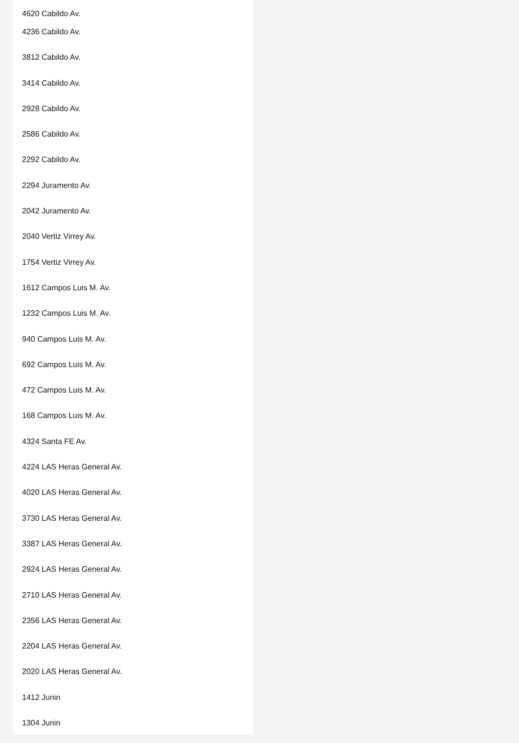4620 Cabildo Av.
4236 Cabildo Av.
3812 Cabildo Av.
3414 Cabildo Av.
2928 Cabildo Av.
2586 Cabildo Av.
2292 Cabildo Av.
2294 Juramento Av.
2042 Juramento Av.
2040 Vertiz Virrey Av.
1754 Vertiz Virrey Av.
1612 Campos Luis M. Av.
1232 Campos Luis M. Av.
940 Campos Luis M. Av.
692 Campos Luis M. Av.
472 Campos Luis M. Av.
168 Campos Luis M. Av.
4324 Santa FE Av.
4224 LAS Heras General Av.
4020 LAS Heras General Av.
3730 LAS Heras General Av.
3387 LAS Heras General Av.
2924 LAS Heras General Av.
2710 LAS Heras General Av.
2356 LAS Heras General Av.
2204 LAS Heras General Av.
2020 LAS Heras General Av.
1412 Junin
1304 Junin